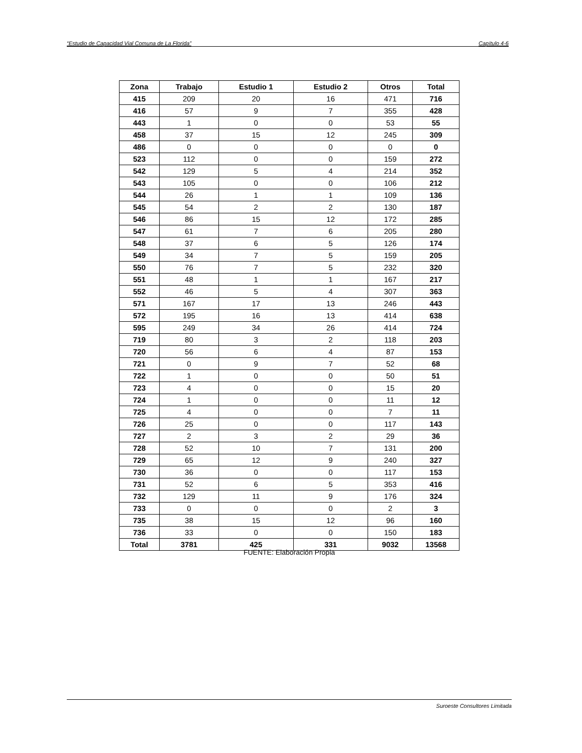“Estudio de Capacidad Vial Comuna de La Florida” Capítulo 4-6
| Zona | Trabajo | Estudio 1 | Estudio 2 | Otros | Total |
| --- | --- | --- | --- | --- | --- |
| 415 | 209 | 20 | 16 | 471 | 716 |
| 416 | 57 | 9 | 7 | 355 | 428 |
| 443 | 1 | 0 | 0 | 53 | 55 |
| 458 | 37 | 15 | 12 | 245 | 309 |
| 486 | 0 | 0 | 0 | 0 | 0 |
| 523 | 112 | 0 | 0 | 159 | 272 |
| 542 | 129 | 5 | 4 | 214 | 352 |
| 543 | 105 | 0 | 0 | 106 | 212 |
| 544 | 26 | 1 | 1 | 109 | 136 |
| 545 | 54 | 2 | 2 | 130 | 187 |
| 546 | 86 | 15 | 12 | 172 | 285 |
| 547 | 61 | 7 | 6 | 205 | 280 |
| 548 | 37 | 6 | 5 | 126 | 174 |
| 549 | 34 | 7 | 5 | 159 | 205 |
| 550 | 76 | 7 | 5 | 232 | 320 |
| 551 | 48 | 1 | 1 | 167 | 217 |
| 552 | 46 | 5 | 4 | 307 | 363 |
| 571 | 167 | 17 | 13 | 246 | 443 |
| 572 | 195 | 16 | 13 | 414 | 638 |
| 595 | 249 | 34 | 26 | 414 | 724 |
| 719 | 80 | 3 | 2 | 118 | 203 |
| 720 | 56 | 6 | 4 | 87 | 153 |
| 721 | 0 | 9 | 7 | 52 | 68 |
| 722 | 1 | 0 | 0 | 50 | 51 |
| 723 | 4 | 0 | 0 | 15 | 20 |
| 724 | 1 | 0 | 0 | 11 | 12 |
| 725 | 4 | 0 | 0 | 7 | 11 |
| 726 | 25 | 0 | 0 | 117 | 143 |
| 727 | 2 | 3 | 2 | 29 | 36 |
| 728 | 52 | 10 | 7 | 131 | 200 |
| 729 | 65 | 12 | 9 | 240 | 327 |
| 730 | 36 | 0 | 0 | 117 | 153 |
| 731 | 52 | 6 | 5 | 353 | 416 |
| 732 | 129 | 11 | 9 | 176 | 324 |
| 733 | 0 | 0 | 0 | 2 | 3 |
| 735 | 38 | 15 | 12 | 96 | 160 |
| 736 | 33 | 0 | 0 | 150 | 183 |
| Total | 3781 | 425 | 331 | 9032 | 13568 |
FUENTE: Elaboración Propia
Suroeste Consultores Limitada